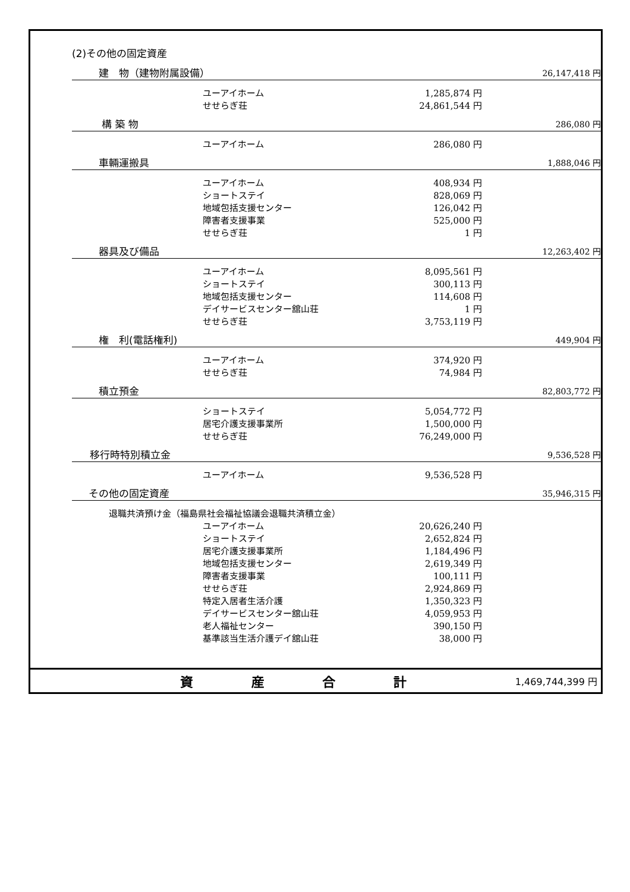(2)その他の固定資産
| 建 物（建物附属設備） | 26,147,418 円 |
| ユーアイホーム | 1,285,874 円 |
| せせらぎ荘 | 24,861,544 円 |
| 構 築 物 | 286,080 円 |
| ユーアイホーム | 286,080 円 |
| 車輛運搬具 | 1,888,046 円 |
| ユーアイホーム | 408,934 円 |
| ショートステイ | 828,069 円 |
| 地域包括支援センター | 126,042 円 |
| 障害者支援事業 | 525,000 円 |
| せせらぎ荘 | 1 円 |
| 器具及び備品 | 12,263,402 円 |
| ユーアイホーム | 8,095,561 円 |
| ショートステイ | 300,113 円 |
| 地域包括支援センター | 114,608 円 |
| デイサービスセンター舘山荘 | 1 円 |
| せせらぎ荘 | 3,753,119 円 |
| 権 利(電話権利) | 449,904 円 |
| ユーアイホーム | 374,920 円 |
| せせらぎ荘 | 74,984 円 |
| 積立預金 | 82,803,772 円 |
| ショートステイ | 5,054,772 円 |
| 居宅介護支援事業所 | 1,500,000 円 |
| せせらぎ荘 | 76,249,000 円 |
| 移行時特別積立金 | 9,536,528 円 |
| ユーアイホーム | 9,536,528 円 |
| その他の固定資産 | 35,946,315 円 |
| 退職共済預け金（福島県社会福祉協議会退職共済積立金） | |
| ユーアイホーム | 20,626,240 円 |
| ショートステイ | 2,652,824 円 |
| 居宅介護支援事業所 | 1,184,496 円 |
| 地域包括支援センター | 2,619,349 円 |
| 障害者支援事業 | 100,111 円 |
| せせらぎ荘 | 2,924,869 円 |
| 特定入居者生活介護 | 1,350,323 円 |
| デイサービスセンター舘山荘 | 4,059,953 円 |
| 老人福祉センター | 390,150 円 |
| 基準該当生活介護デイ舘山荘 | 38,000 円 |
資 産 合 計 1,469,744,399 円